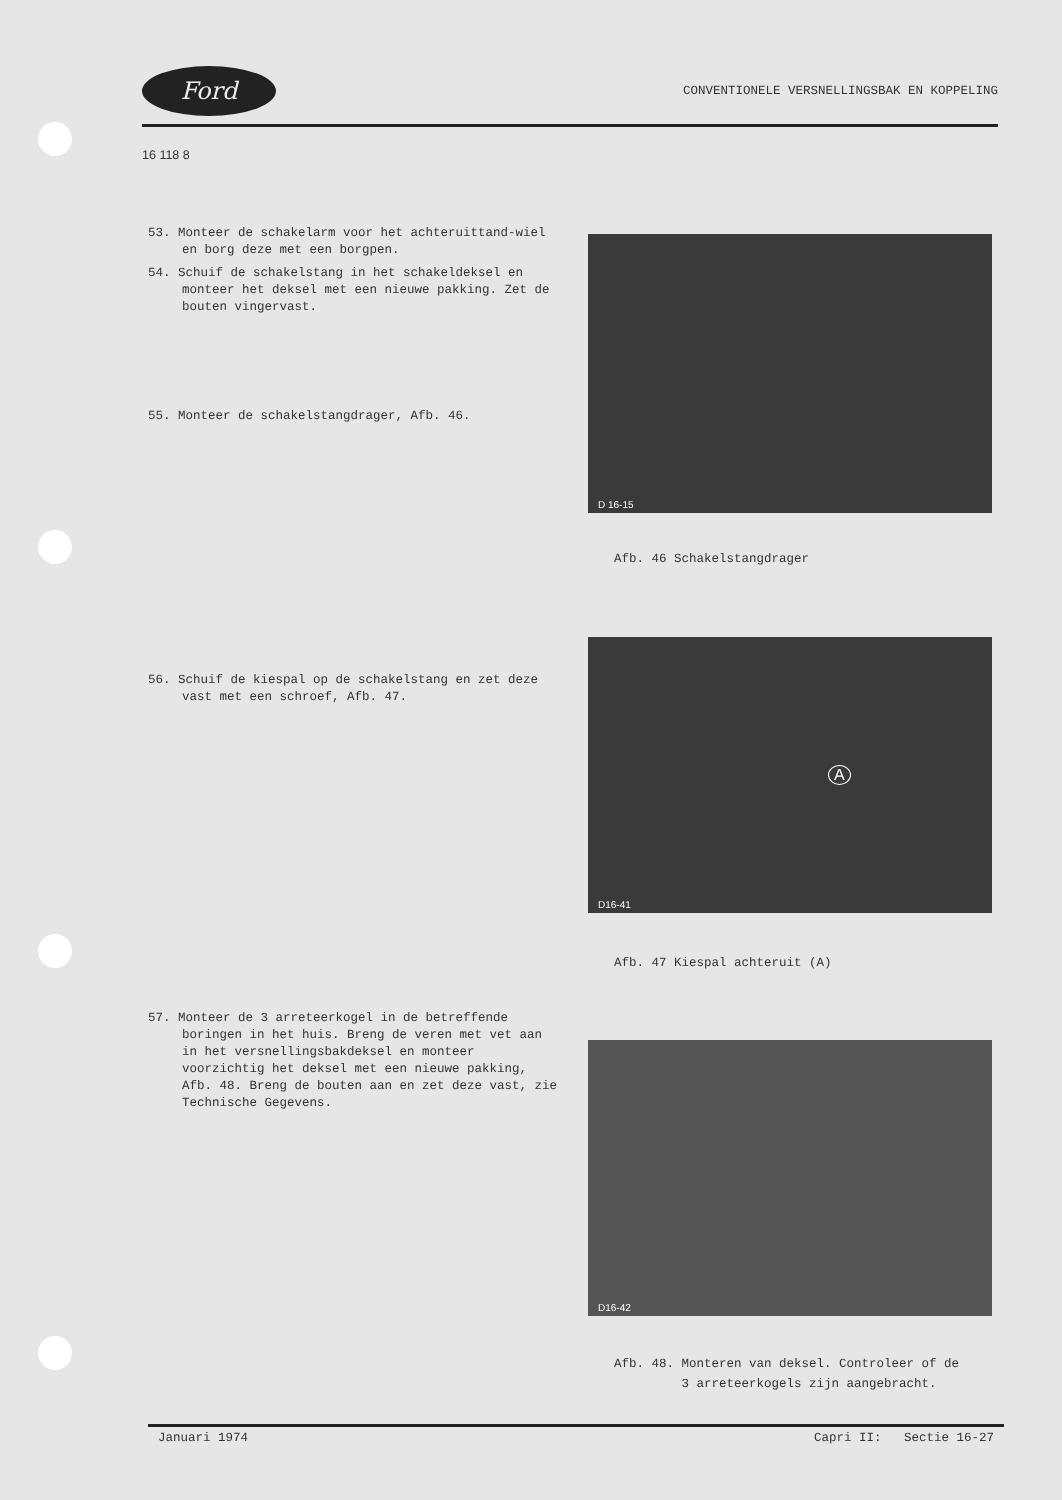Ford
CONVENTIONELE VERSNELLINGSBAK EN KOPPELING
16 118 8
53. Monteer de schakelarm voor het achteruittand-wiel en borg deze met een borgpen.
54. Schuif de schakelstang in het schakeldeksel en monteer het deksel met een nieuwe pakking. Zet de bouten vingervast.
55. Monteer de schakelstangdrager, Afb. 46.
56. Schuif de kiespal op de schakelstang en zet deze vast met een schroef, Afb. 47.
57. Monteer de 3 arreteerkogel in de betreffende boringen in het huis. Breng de veren met vet aan in het versnellingsbakdeksel en monteer voorzichtig het deksel met een nieuwe pakking, Afb. 48. Breng de bouten aan en zet deze vast, zie Technische Gegevens.
D 16-15
Afb. 46 Schakelstangdrager
D16-41
A
Afb. 47 Kiespal achteruit (A)
D16-42
Afb. 48. Monteren van deksel. Controleer of de
3 arreteerkogels zijn aangebracht.
Januari 1974 Capri II: Sectie 16-27